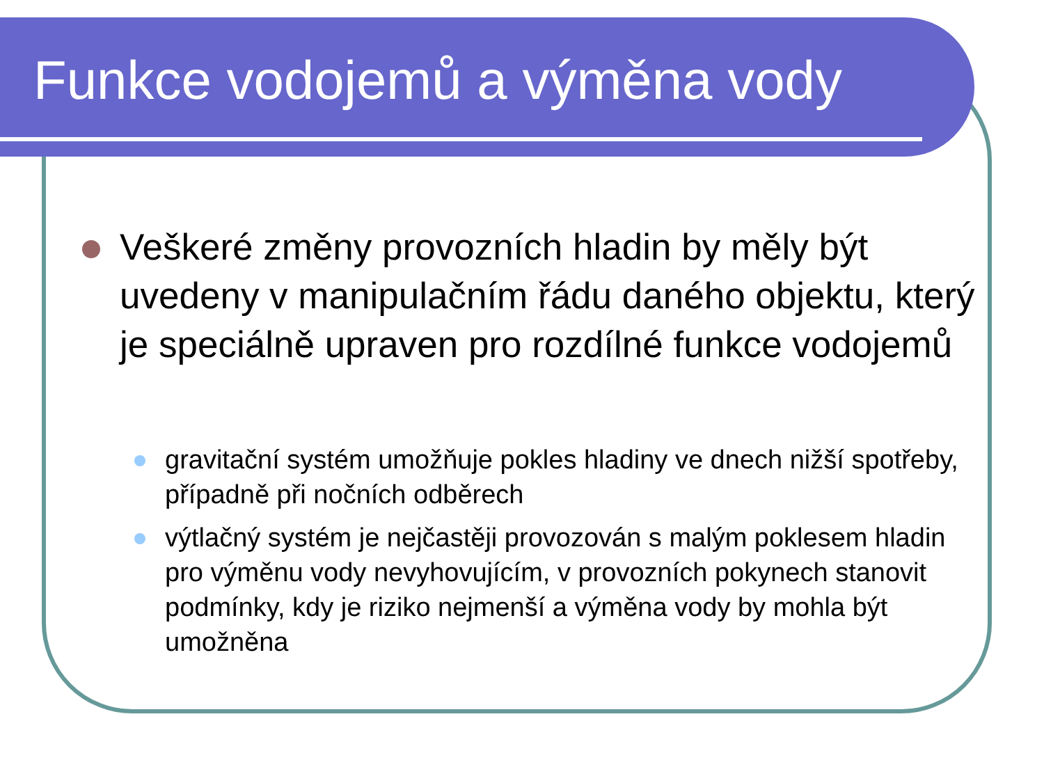Funkce vodojemů a výměna vody
Veškeré změny provozních hladin by měly být uvedeny v manipulačním řádu daného objektu, který je speciálně upraven pro rozdílné funkce vodojemů
gravitační systém umožňuje pokles hladiny ve dnech nižší spotřeby, případně při nočních odběrech
výtlačný systém je nejčastěji provozován s malým poklesem hladin pro výměnu vody nevyhovujícím, v provozních pokynech stanovit podmínky, kdy je riziko nejmenší a výměna vody by mohla být umožněna